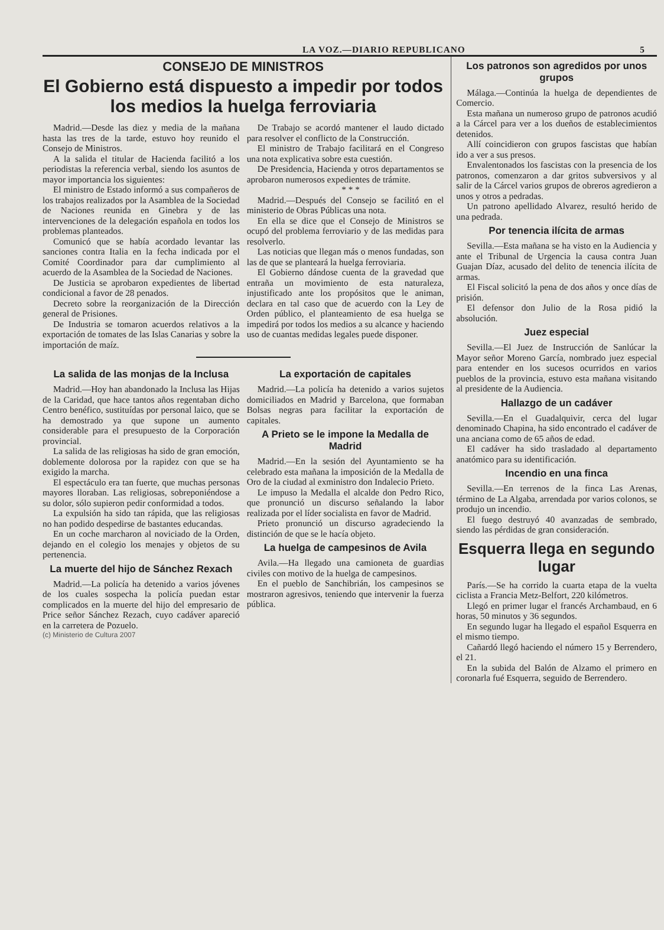LA VOZ.—DIARIO REPUBLICANO 5
CONSEJO DE MINISTROS
El Gobierno está dispuesto a impedir por todos los medios la huelga ferroviaria
Madrid.—Desde las diez y media de la mañana hasta las tres de la tarde, estuvo hoy reunido el Consejo de Ministros.
A la salida el titular de Hacienda facilitó a los periodistas la referencia verbal, siendo los asuntos de mayor importancia los siguientes:
El ministro de Estado informó a sus compañeros de los trabajos realizados por la Asamblea de la Sociedad de Naciones reunida en Ginebra y de las intervenciones de la delegación española en todos los problemas planteados.
Comunicó que se había acordado levantar las sanciones contra Italia en la fecha indicada por el Comité Coordinador para dar cumplimiento al acuerdo de la Asamblea de la Sociedad de Naciones.
De Justicia se aprobaron expedientes de libertad condicional a favor de 28 penados.
Decreto sobre la reorganización de la Dirección general de Prisiones.
De Industria se tomaron acuerdos relativos a la exportación de tomates de las Islas Canarias y sobre la importación de maíz.
De Trabajo se acordó mantener el laudo dictado para resolver el conflicto de la Construcción.
El ministro de Trabajo facilitará en el Congreso una nota explicativa sobre esta cuestión.
De Presidencia, Hacienda y otros departamentos se aprobaron numerosos expedientes de trámite.
* * *
Madrid.—Después del Consejo se facilitó en el ministerio de Obras Públicas una nota.
En ella se dice que el Consejo de Ministros se ocupó del problema ferroviario y de las medidas para resolverlo.
Las noticias que llegan más o menos fundadas, son las de que se planteará la huelga ferroviaria.
El Gobierno dándose cuenta de la gravedad que entraña un movimiento de esta naturaleza, injustificado ante los propósitos que le animan, declara en tal caso que de acuerdo con la Ley de Orden público, el planteamiento de esa huelga se impedirá por todos los medios a su alcance y haciendo uso de cuantas medidas legales puede disponer.
La salida de las monjas de la Inclusa
Madrid.—Hoy han abandonado la Inclusa las Hijas de la Caridad, que hace tantos años regentaban dicho Centro benéfico, sustituídas por personal laico, que se ha demostrado ya que supone un aumento considerable para el presupuesto de la Corporación provincial.
La salida de las religiosas ha sido de gran emoción, doblemente dolorosa por la rapidez con que se ha exigido la marcha.
El espectáculo era tan fuerte, que muchas personas mayores lloraban. Las religiosas, sobreponiéndose a su dolor, sólo supieron pedir conformidad a todos.
La expulsión ha sido tan rápida, que las religiosas no han podido despedirse de bastantes educandas.
En un coche marcharon al noviciado de la Orden, dejando en el colegio los menajes y objetos de su pertenencia.
La muerte del hijo de Sánchez Rexach
Madrid.—La policía ha detenido a varios jóvenes de los cuales sospecha la policía puedan estar complicados en la muerte del hijo del empresario de Price señor Sánchez Rezach, cuyo cadáver apareció en la carretera de Pozuelo.
(c) Ministerio de Cultura 2007
La exportación de capitales
Madrid.—La policía ha detenido a varios sujetos domiciliados en Madrid y Barcelona, que formaban Bolsas negras para facilitar la exportación de capitales.
A Prieto se le impone la Medalla de Madrid
Madrid.—En la sesión del Ayuntamiento se ha celebrado esta mañana la imposición de la Medalla de Oro de la ciudad al exministro don Indalecio Prieto.
Le impuso la Medalla el alcalde don Pedro Rico, que pronunció un discurso señalando la labor realizada por el líder socialista en favor de Madrid.
Prieto pronunció un discurso agradeciendo la distinción de que se le hacía objeto.
La huelga de campesinos de Avila
Avila.—Ha llegado una camioneta de guardias civiles con motivo de la huelga de campesinos.
En el pueblo de Sanchibrián, los campesinos se mostraron agresivos, teniendo que intervenir la fuerza pública.
Los patronos son agredidos por unos grupos
Málaga.—Continúa la huelga de dependientes de Comercio.
Esta mañana un numeroso grupo de patronos acudió a la Cárcel para ver a los dueños de establecimientos detenidos.
Allí coincidieron con grupos fascistas que habían ido a ver a sus presos.
Envalentonados los fascistas con la presencia de los patronos, comenzaron a dar gritos subversivos y al salir de la Cárcel varios grupos de obreros agredieron a unos y otros a pedradas.
Un patrono apellidado Alvarez, resultó herido de una pedrada.
Por tenencia ilícita de armas
Sevilla.—Esta mañana se ha visto en la Audiencia y ante el Tribunal de Urgencia la causa contra Juan Guajan Díaz, acusado del delito de tenencia ilícita de armas.
El Fiscal solicitó la pena de dos años y once días de prisión.
El defensor don Julio de la Rosa pidió la absolución.
Juez especial
Sevilla.—El Juez de Instrucción de Sanlúcar la Mayor señor Moreno García, nombrado juez especial para entender en los sucesos ocurridos en varios pueblos de la provincia, estuvo esta mañana visitando al presidente de la Audiencia.
Hallazgo de un cadáver
Sevilla.—En el Guadalquivir, cerca del lugar denominado Chapina, ha sido encontrado el cadáver de una anciana como de 65 años de edad.
El cadáver ha sido trasladado al departamento anatómico para su identificación.
Incendio en una finca
Sevilla.—En terrenos de la finca Las Arenas, término de La Algaba, arrendada por varios colonos, se produjo un incendio.
El fuego destruyó 40 avanzadas de sembrado, siendo las pérdidas de gran consideración.
Esquerra llega en segundo lugar
París.—Se ha corrido la cuarta etapa de la vuelta ciclista a Francia Metz-Belfort, 220 kilómetros.
Llegó en primer lugar el francés Archambaud, en 6 horas, 50 minutos y 36 segundos.
En segundo lugar ha llegado el español Esquerra en el mismo tiempo.
Cañardó llegó haciendo el número 15 y Berrendero, el 21.
En la subida del Balón de Alzamo el primero en coronarla fué Esquerra, seguido de Berrendero.